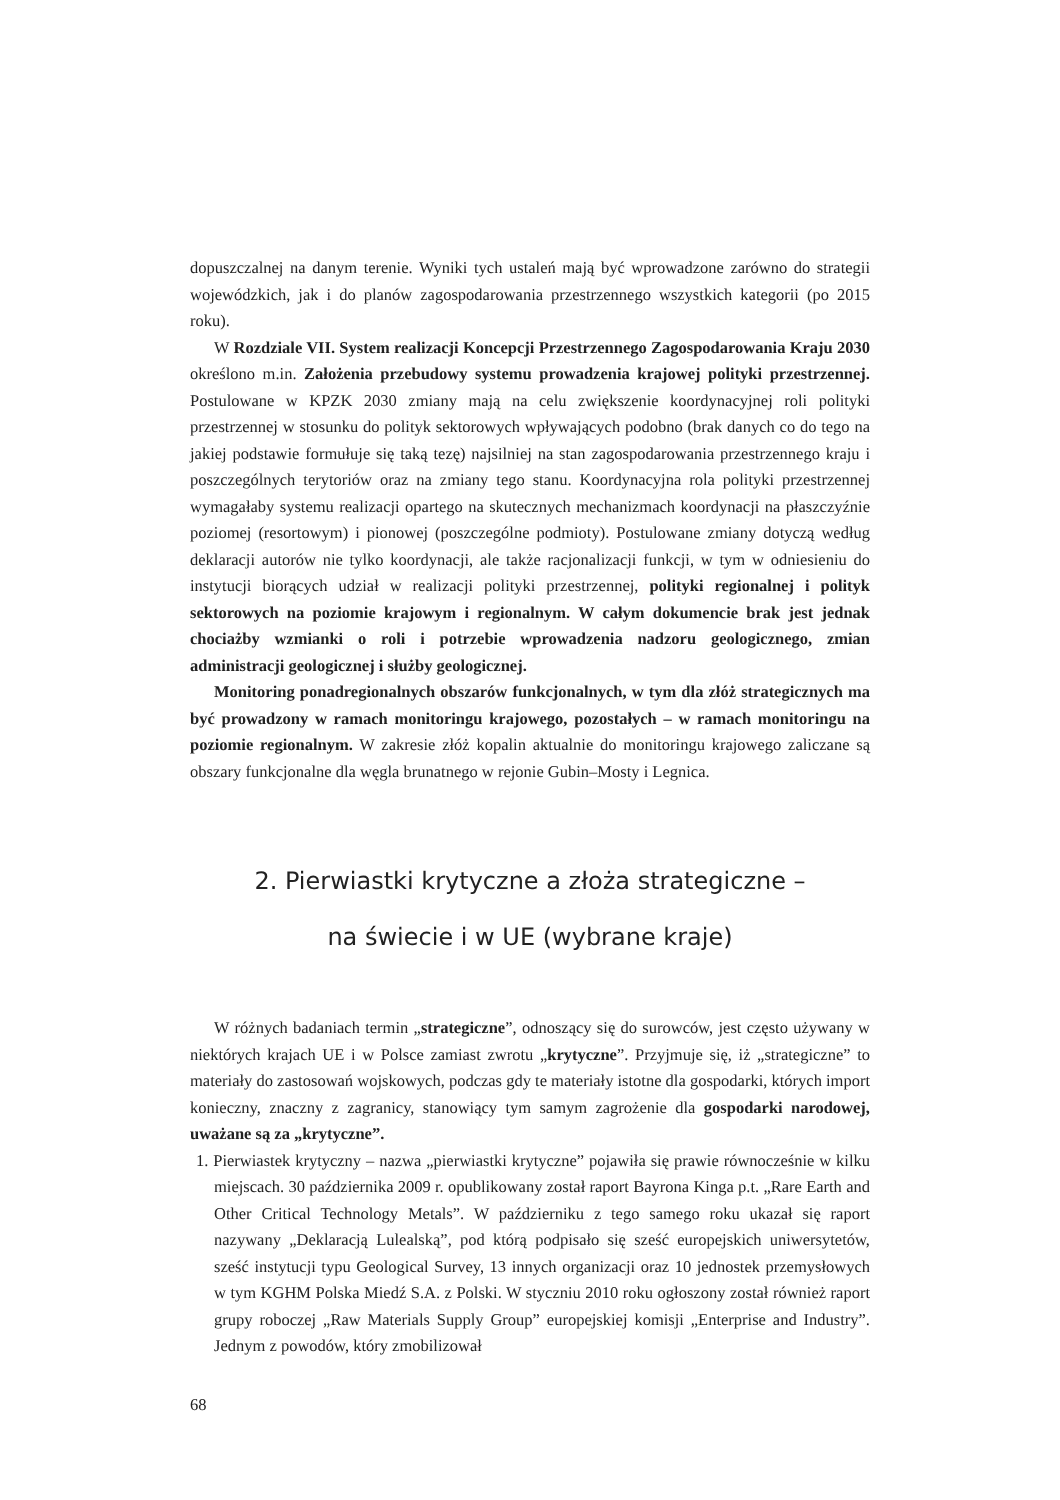dopuszczalnej na danym terenie. Wyniki tych ustaleń mają być wprowadzone zarówno do strategii wojewódzkich, jak i do planów zagospodarowania przestrzennego wszystkich kategorii (po 2015 roku).
W Rozdziale VII. System realizacji Koncepcji Przestrzennego Zagospodarowania Kraju 2030 określono m.in. Założenia przebudowy systemu prowadzenia krajowej polityki przestrzennej. Postulowane w KPZK 2030 zmiany mają na celu zwiększenie koordynacyjnej roli polityki przestrzennej w stosunku do polityk sektorowych wpływających podobno (brak danych co do tego na jakiej podstawie formułuje się taką tezę) najsilniej na stan zagospodarowania przestrzennego kraju i poszczególnych terytoriów oraz na zmiany tego stanu. Koordynacyjna rola polityki przestrzennej wymagałaby systemu realizacji opartego na skutecznych mechanizmach koordynacji na płaszczyźnie poziomej (resortowym) i pionowej (poszczególne podmioty). Postulowane zmiany dotyczą według deklaracji autorów nie tylko koordynacji, ale także racjonalizacji funkcji, w tym w odniesieniu do instytucji biorących udział w realizacji polityki przestrzennej, polityki regionalnej i polityk sektorowych na poziomie krajowym i regionalnym. W całym dokumencie brak jest jednak chociażby wzmianki o roli i potrzebie wprowadzenia nadzoru geologicznego, zmian administracji geologicznej i służby geologicznej.
Monitoring ponadregionalnych obszarów funkcjonalnych, w tym dla złóż strategicznych ma być prowadzony w ramach monitoringu krajowego, pozostałych – w ramach monitoringu na poziomie regionalnym. W zakresie złóż kopalin aktualnie do monitoringu krajowego zaliczane są obszary funkcjonalne dla węgla brunatnego w rejonie Gubin–Mosty i Legnica.
2. Pierwiastki krytyczne a złoża strategiczne –
na świecie i w UE (wybrane kraje)
W różnych badaniach termin „strategiczne”, odnoszący się do surowców, jest często używany w niektórych krajach UE i w Polsce zamiast zwrotu „krytyczne”. Przyjmuje się, iż „strategiczne” to materiały do zastosowań wojskowych, podczas gdy te materiały istotne dla gospodarki, których import konieczny, znaczny z zagranicy, stanowiący tym samym zagrożenie dla gospodarki narodowej, uważane są za „krytyczne”.
1. Pierwiastek krytyczny – nazwa „pierwiastki krytyczne” pojawiła się prawie równocześnie w kilku miejscach. 30 października 2009 r. opublikowany został raport Bayrona Kinga p.t. „Rare Earth and Other Critical Technology Metals”. W październiku z tego samego roku ukazał się raport nazywany „Deklaracją Lulealską”, pod którą podpisało się sześć europejskich uniwersytetów, sześć instytucji typu Geological Survey, 13 innych organizacji oraz 10 jednostek przemysłowych w tym KGHM Polska Miedź S.A. z Polski. W styczniu 2010 roku ogłoszony został również raport grupy roboczej „Raw Materials Supply Group” europejskiej komisji „Enterprise and Industry”. Jednym z powodów, który zmobilizował
68